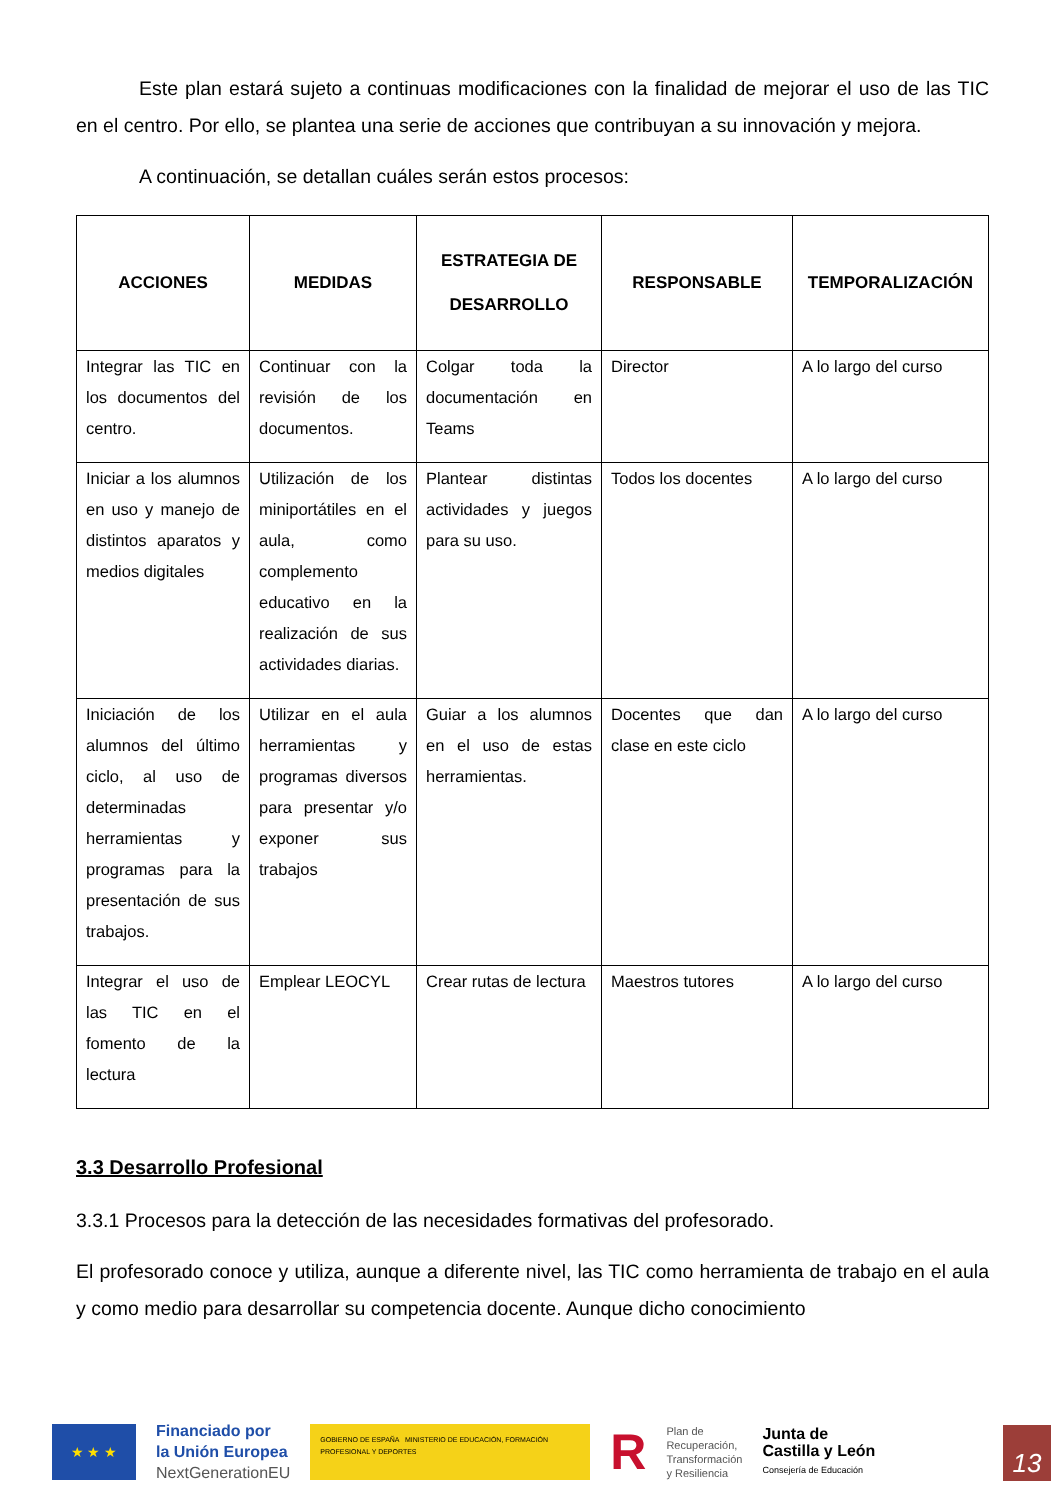Este plan estará sujeto a continuas modificaciones con la finalidad de mejorar el uso de las TIC en el centro. Por ello, se plantea una serie de acciones que contribuyan a su innovación y mejora.
A continuación, se detallan cuáles serán estos procesos:
| ACCIONES | MEDIDAS | ESTRATEGIA DE DESARROLLO | RESPONSABLE | TEMPORALIZACIÓN |
| --- | --- | --- | --- | --- |
| Integrar las TIC en los documentos del centro. | Continuar con la revisión de los documentos. | Colgar toda la documentación en Teams | Director | A lo largo del curso |
| Iniciar a los alumnos en uso y manejo de distintos aparatos y medios digitales | Utilización de los miniportátiles en el aula, como complemento educativo en la realización de sus actividades diarias. | Plantear distintas actividades y juegos para su uso. | Todos los docentes | A lo largo del curso |
| Iniciación de los alumnos del último ciclo, al uso de determinadas herramientas y programas para la presentación de sus trabajos. | Utilizar en el aula herramientas y programas diversos para presentar y/o exponer sus trabajos | Guiar a los alumnos en el uso de estas herramientas. | Docentes que dan clase en este ciclo | A lo largo del curso |
| Integrar el uso de las TIC en el fomento de la lectura | Emplear LEOCYL | Crear rutas de lectura | Maestros tutores | A lo largo del curso |
3.3 Desarrollo Profesional
3.3.1 Procesos para la detección de las necesidades formativas del profesorado.
El profesorado conoce y utiliza, aunque a diferente nivel, las TIC como herramienta de trabajo en el aula y como medio para desarrollar su competencia docente. Aunque dicho conocimiento
★ ★ ★
Financiado por
la Unión Europea
NextGenerationEU
GOBIERNO DE ESPAÑA MINISTERIO DE EDUCACIÓN, FORMACIÓN PROFESIONAL Y DEPORTES
R
Plan de
Recuperación,
Transformación
y Resiliencia
Junta de
Castilla y León
Consejería de Educación
13